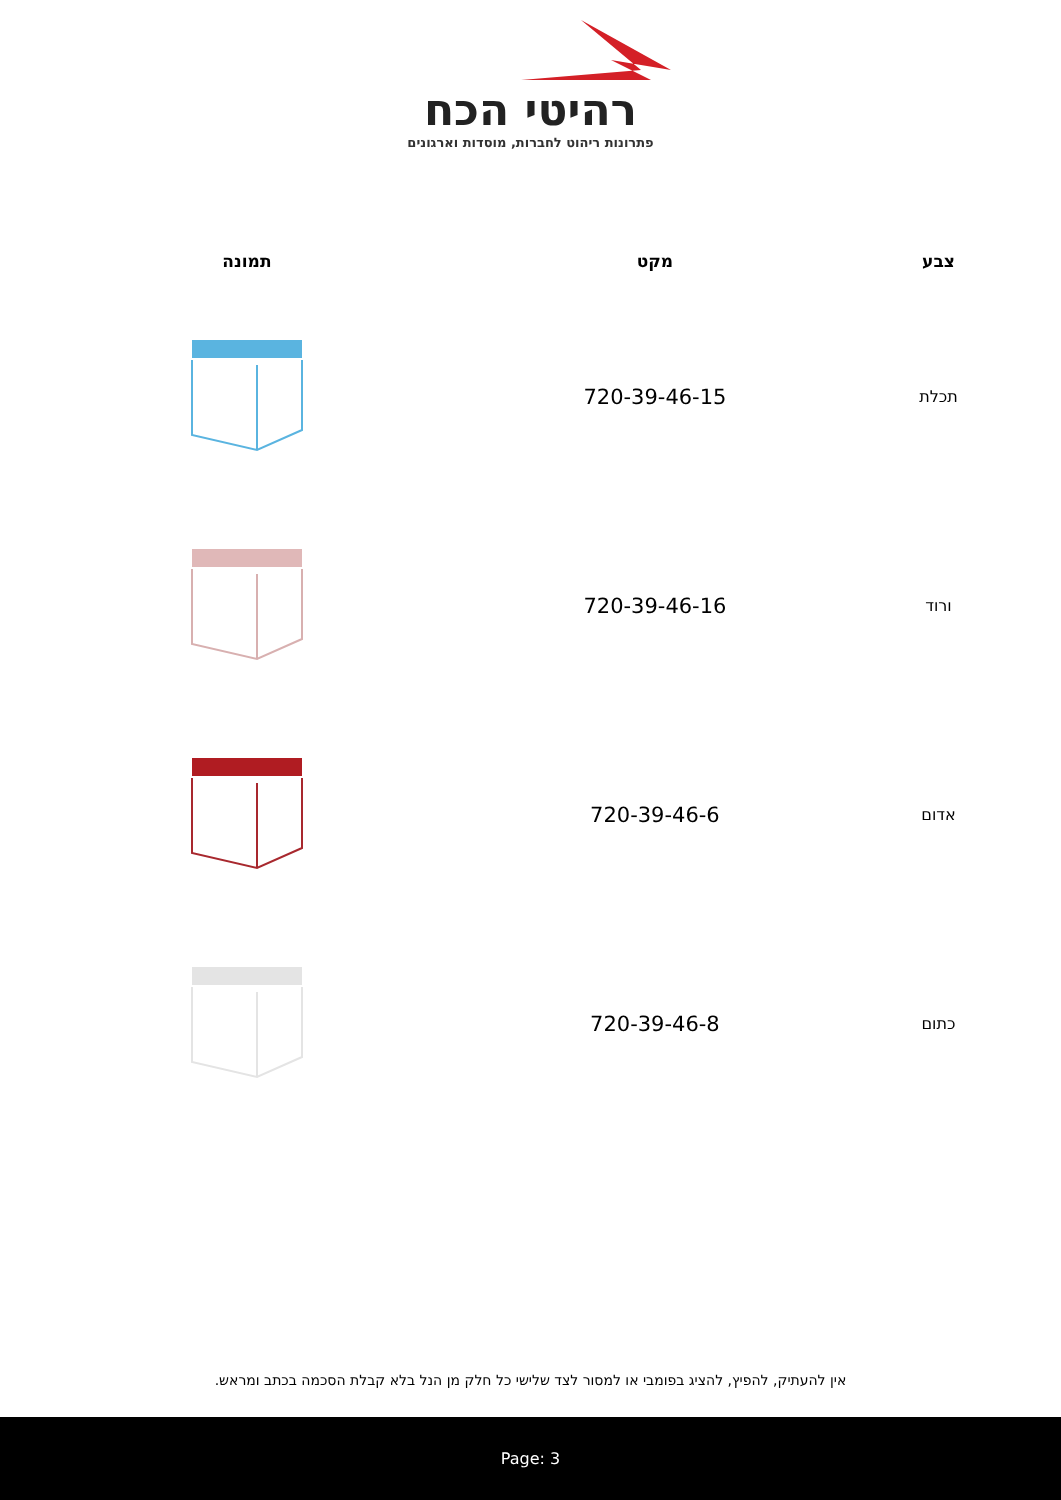רהיטי הכח
פתרונות ריהוט לחברות, מוסדות וארגונים
| צבע | מקט | תמונה |
| --- | --- | --- |
| תכלת | 720-39-46-15 | |
| ורוד | 720-39-46-16 | |
| אדום | 720-39-46-6 | |
| כתום | 720-39-46-8 | |
אין להעתיק, להפיץ, להציג בפומבי או למסור לצד שלישי כל חלק מן הנל בלא קבלת הסכמה בכתב ומראש.
Page: 3